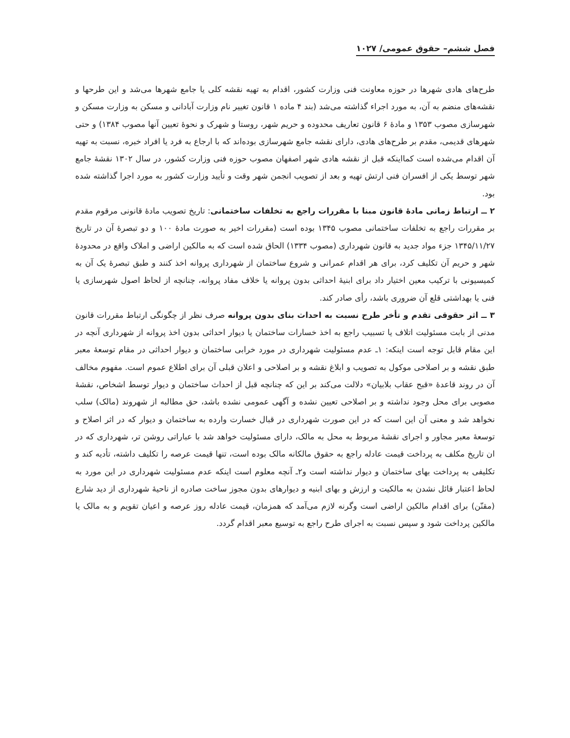فصل ششم– حقوق عمومی/ ۱۰۲۷
طرح‌های هادی شهرها در حوزه معاونت فنی وزارت کشور، اقدام به تهیه نقشه کلی یا جامع شهرها می‌شد و این طرحها و نقشه‌های منضم به آن، به مورد اجراء گذاشته می‌شد (بند ۴ ماده ۱ قانون تغییر نام وزارت آبادانی و مسکن به وزارت مسکن و شهرسازی مصوب ۱۳۵۳ و مادهٔ ۶ قانون تعاریف محدوده و حریم شهر، روستا و شهرک و نحوهٔ تعیین آنها مصوب ۱۳۸۴) و حتی شهرهای قدیمی، مقدم بر طرح‌های هادی، دارای نقشه جامع شهرسازی بوده‌اند که با ارجاع به فرد یا افراد خبره، نسبت به تهیه آن اقدام می‌شده است کمااینکه قبل از نقشه هادی شهر اصفهان مصوب حوزه فنی وزارت کشور، در سال ۱۳۰۲ نقشهٔ جامع شهر توسط یکی از افسران فنی ارتش تهیه و بعد از تصویب انجمن شهر وقت و تأیید وزارت کشور به مورد اجرا گذاشته شده بود.
۲ ــ ارتباط زمانی مادهٔ قانون مبنا با مقررات راجع به تخلفات ساختمانی: تاریخ تصویب مادهٔ قانونی مرقوم مقدم بر مقررات راجع به تخلفات ساختمانی مصوب ۱۳۴۵ بوده است (مقررات اخیر به صورت مادهٔ ۱۰۰ و دو تبصرهٔ آن در تاریخ ۱۳۴۵/۱۱/۲۷ جزء مواد جدید به قانون شهرداری (مصوب ۱۳۳۴) الحاق شده است که به مالکین اراضی و املاک واقع در محدودهٔ شهر و حریم آن تکلیف کرد، برای هر اقدام عمرانی و شروع ساختمان از شهرداری پروانه اخذ کنند و طبق تبصرهٔ یک آن به کمیسیونی با ترکیب معین اختیار داد برای ابنیهٔ احداثی بدون پروانه یا خلاف مفاد پروانه، چنانچه از لحاظ اصول شهرسازی یا فنی یا بهداشتی قلع آن ضروری باشد، رأی صادر کند.
۳ ــ اثر حقوقی تقدم و تأخر طرح نسبت به احداث بنای بدون پروانه صرف نظر از چگونگی ارتباط مقررات قانون مدنی از بابت مسئولیت اتلاف یا تسبیب راجع به اخذ خسارات ساختمان یا دیوار احداثی بدون اخذ پروانه از شهرداری آنچه در این مقام قابل توجه است اینکه: ۱ـ عدم مسئولیت شهرداری در مورد خرابی ساختمان و دیوار احداثی در مقام توسعهٔ معبر طبق نقشه و بر اصلاحی موکول به تصویب و ابلاغ نقشه و بر اصلاحی و اعلان قبلی آن برای اطلاع عموم است. مفهوم مخالف آن در روند قاعدهٔ «قبح عقاب بلابیان» دلالت می‌کند بر این که چنانچه قبل از احداث ساختمان و دیوار توسط اشخاص، نقشهٔ مصوبی برای محل وجود نداشته و بر اصلاحی تعیین نشده و آگهی عمومی نشده باشد، حق مطالبه از شهروند (مالک) سلب نخواهد شد و معنی آن این است که در این صورت شهرداری در قبال خسارت وارده به ساختمان و دیوار که در اثر اصلاح و توسعهٔ معبر مجاور و اجرای نقشهٔ مربوط به محل به مالک، دارای مسئولیت خواهد شد با عباراتی روشن تر، شهرداری که در ان تاریخ مکلف به پرداخت قیمت عادله راجع به حقوق مالکانه مالک بوده است، تنها قیمت عرصه را تکلیف داشته، تأدیه کند و تکلیفی به پرداخت بهای ساختمان و دیوار نداشته است و۲ـ آنچه معلوم است اینکه عدم مسئولیت شهرداری در این مورد به لحاظ اعتبار قائل نشدن به مالکیت و ارزش و بهای ابنیه و دیوارهای بدون مجوز ساخت صادره از ناحیهٔ شهرداری از دید شارع (مقنّن) برای اقدام مالکین اراضی است وگرنه لازم می‌آمد که همزمان، قیمت عادله روز عرصه و اعیان تقویم و به مالک یا مالکین پرداخت شود و سپس نسبت به اجرای طرح راجع به توسیع معبر اقدام گردد.